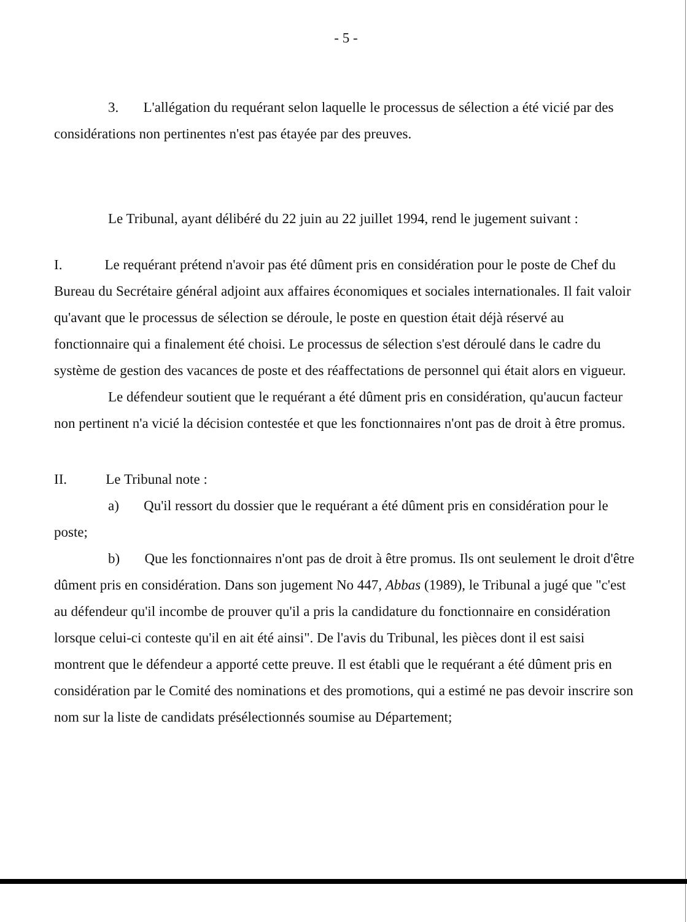- 5 -
3. L'allégation du requérant selon laquelle le processus de sélection a été vicié par des considérations non pertinentes n'est pas étayée par des preuves.
Le Tribunal, ayant délibéré du 22 juin au 22 juillet 1994, rend le jugement suivant :
I. Le requérant prétend n'avoir pas été dûment pris en considération pour le poste de Chef du Bureau du Secrétaire général adjoint aux affaires économiques et sociales internationales. Il fait valoir qu'avant que le processus de sélection se déroule, le poste en question était déjà réservé au fonctionnaire qui a finalement été choisi. Le processus de sélection s'est déroulé dans le cadre du système de gestion des vacances de poste et des réaffectations de personnel qui était alors en vigueur.
Le défendeur soutient que le requérant a été dûment pris en considération, qu'aucun facteur non pertinent n'a vicié la décision contestée et que les fonctionnaires n'ont pas de droit à être promus.
II. Le Tribunal note :
a) Qu'il ressort du dossier que le requérant a été dûment pris en considération pour le poste;
b) Que les fonctionnaires n'ont pas de droit à être promus. Ils ont seulement le droit d'être dûment pris en considération. Dans son jugement No 447, Abbas (1989), le Tribunal a jugé que "c'est au défendeur qu'il incombe de prouver qu'il a pris la candidature du fonctionnaire en considération lorsque celui-ci conteste qu'il en ait été ainsi". De l'avis du Tribunal, les pièces dont il est saisi montrent que le défendeur a apporté cette preuve. Il est établi que le requérant a été dûment pris en considération par le Comité des nominations et des promotions, qui a estimé ne pas devoir inscrire son nom sur la liste de candidats présélectionnés soumise au Département;